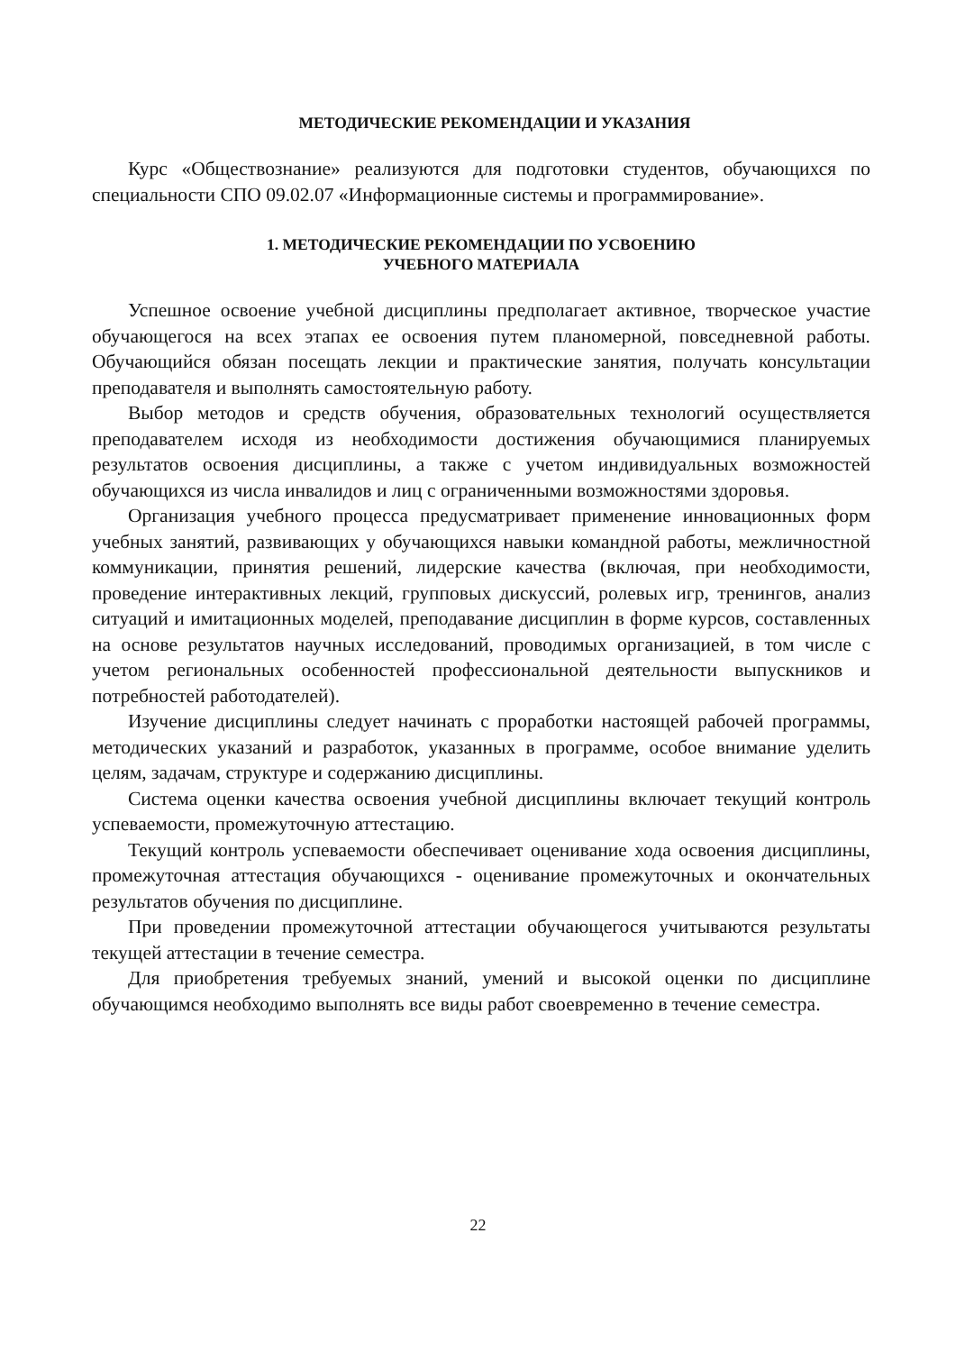МЕТОДИЧЕСКИЕ РЕКОМЕНДАЦИИ И УКАЗАНИЯ
Курс «Обществознание» реализуются для подготовки студентов, обучающихся по специальности СПО 09.02.07 «Информационные системы и программирование».
1. МЕТОДИЧЕСКИЕ РЕКОМЕНДАЦИИ ПО УСВОЕНИЮ
УЧЕБНОГО МАТЕРИАЛА
Успешное освоение учебной дисциплины предполагает активное, творческое участие обучающегося на всех этапах ее освоения путем планомерной, повседневной работы. Обучающийся обязан посещать лекции и практические занятия, получать консультации преподавателя и выполнять самостоятельную работу.
Выбор методов и средств обучения, образовательных технологий осуществляется преподавателем исходя из необходимости достижения обучающимися планируемых результатов освоения дисциплины, а также с учетом индивидуальных возможностей обучающихся из числа инвалидов и лиц с ограниченными возможностями здоровья.
Организация учебного процесса предусматривает применение инновационных форм учебных занятий, развивающих у обучающихся навыки командной работы, межличностной коммуникации, принятия решений, лидерские качества (включая, при необходимости, проведение интерактивных лекций, групповых дискуссий, ролевых игр, тренингов, анализ ситуаций и имитационных моделей, преподавание дисциплин в форме курсов, составленных на основе результатов научных исследований, проводимых организацией, в том числе с учетом региональных особенностей профессиональной деятельности выпускников и потребностей работодателей).
Изучение дисциплины следует начинать с проработки настоящей рабочей программы, методических указаний и разработок, указанных в программе, особое внимание уделить целям, задачам, структуре и содержанию дисциплины.
Система оценки качества освоения учебной дисциплины включает текущий контроль успеваемости, промежуточную аттестацию.
Текущий контроль успеваемости обеспечивает оценивание хода освоения дисциплины, промежуточная аттестация обучающихся - оценивание промежуточных и окончательных результатов обучения по дисциплине.
При проведении промежуточной аттестации обучающегося учитываются результаты текущей аттестации в течение семестра.
Для приобретения требуемых знаний, умений и высокой оценки по дисциплине обучающимся необходимо выполнять все виды работ своевременно в течение семестра.
22